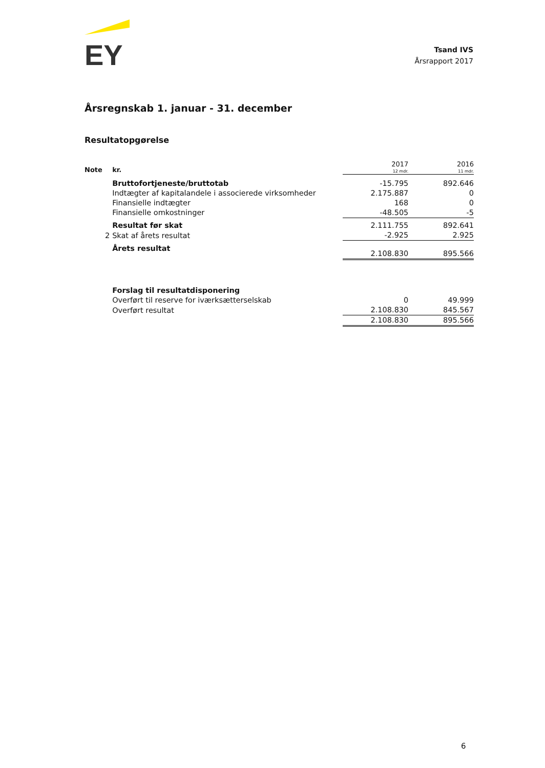EY
Tsand IVS
Årsrapport 2017
Årsregnskab 1. januar - 31. december
Resultatopgørelse
| Note | kr. | 2017 12 mdr. | 2016 11 mdr. |
| --- | --- | --- | --- |
| | Bruttofortjeneste/bruttotab | -15.795 | 892.646 |
| | Indtægter af kapitalandele i associerede virksomheder | 2.175.887 | 0 |
| | Finansielle indtægter | 168 | 0 |
| | Finansielle omkostninger | -48.505 | -5 |
| | Resultat før skat | 2.111.755 | 892.641 |
| 2 | Skat af årets resultat | -2.925 | 2.925 |
| | Årets resultat | 2.108.830 | 895.566 |
| | Forslag til resultatdisponering | | |
| | Overført til reserve for iværksætterselskab | 0 | 49.999 |
| | Overført resultat | 2.108.830 | 845.567 |
| | | 2.108.830 | 895.566 |
6